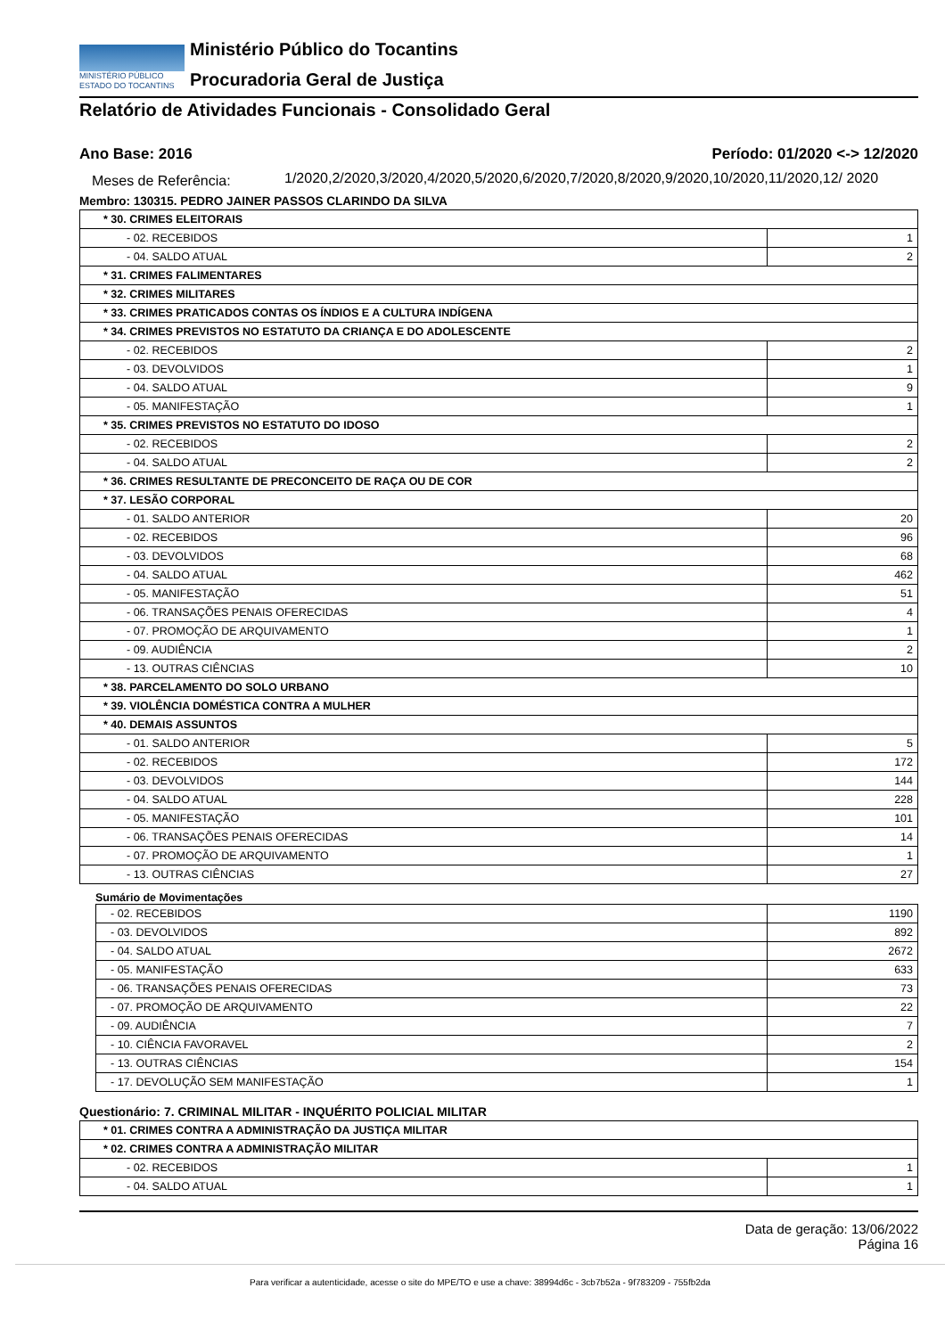MINISTÉRIO PÚBLICO
ESTADO DO TOCANTINS
Ministério Público do Tocantins
Procuradoria Geral de Justiça
Relatório de Atividades Funcionais - Consolidado Geral
Ano Base: 2016 Período: 01/2020 <-> 12/2020
Meses de Referência: 1/2020,2/2020,3/2020,4/2020,5/2020,6/2020,7/2020,8/2020,9/2020,10/2020,11/2020,12/ 2020
Membro: 130315. PEDRO JAINER PASSOS CLARINDO DA SILVA
| * 30. CRIMES ELEITORAIS | |
| - 02. RECEBIDOS | 1 |
| - 04. SALDO ATUAL | 2 |
| * 31. CRIMES FALIMENTARES | |
| * 32. CRIMES MILITARES | |
| * 33. CRIMES PRATICADOS CONTAS OS ÍNDIOS E A CULTURA INDÍGENA | |
| * 34. CRIMES PREVISTOS NO ESTATUTO DA CRIANÇA E DO ADOLESCENTE | |
| - 02. RECEBIDOS | 2 |
| - 03. DEVOLVIDOS | 1 |
| - 04. SALDO ATUAL | 9 |
| - 05. MANIFESTAÇÃO | 1 |
| * 35. CRIMES PREVISTOS NO ESTATUTO DO IDOSO | |
| - 02. RECEBIDOS | 2 |
| - 04. SALDO ATUAL | 2 |
| * 36. CRIMES RESULTANTE DE PRECONCEITO DE RAÇA OU DE COR | |
| * 37. LESÃO CORPORAL | |
| - 01. SALDO ANTERIOR | 20 |
| - 02. RECEBIDOS | 96 |
| - 03. DEVOLVIDOS | 68 |
| - 04. SALDO ATUAL | 462 |
| - 05. MANIFESTAÇÃO | 51 |
| - 06. TRANSAÇÕES PENAIS OFERECIDAS | 4 |
| - 07. PROMOÇÃO DE ARQUIVAMENTO | 1 |
| - 09. AUDIÊNCIA | 2 |
| - 13. OUTRAS CIÊNCIAS | 10 |
| * 38. PARCELAMENTO DO SOLO URBANO | |
| * 39. VIOLÊNCIA DOMÉSTICA CONTRA A MULHER | |
| * 40. DEMAIS ASSUNTOS | |
| - 01. SALDO ANTERIOR | 5 |
| - 02. RECEBIDOS | 172 |
| - 03. DEVOLVIDOS | 144 |
| - 04. SALDO ATUAL | 228 |
| - 05. MANIFESTAÇÃO | 101 |
| - 06. TRANSAÇÕES PENAIS OFERECIDAS | 14 |
| - 07. PROMOÇÃO DE ARQUIVAMENTO | 1 |
| - 13. OUTRAS CIÊNCIAS | 27 |
Sumário de Movimentações
| - 02. RECEBIDOS | 1190 |
| - 03. DEVOLVIDOS | 892 |
| - 04. SALDO ATUAL | 2672 |
| - 05. MANIFESTAÇÃO | 633 |
| - 06. TRANSAÇÕES PENAIS OFERECIDAS | 73 |
| - 07. PROMOÇÃO DE ARQUIVAMENTO | 22 |
| - 09. AUDIÊNCIA | 7 |
| - 10. CIÊNCIA FAVORAVEL | 2 |
| - 13. OUTRAS CIÊNCIAS | 154 |
| - 17. DEVOLUÇÃO SEM MANIFESTAÇÃO | 1 |
Questionário: 7. CRIMINAL MILITAR - INQUÉRITO POLICIAL MILITAR
| * 01. CRIMES CONTRA A ADMINISTRAÇÃO DA JUSTIÇA MILITAR | |
| * 02. CRIMES CONTRA A ADMINISTRAÇÃO MILITAR | |
| - 02. RECEBIDOS | 1 |
| - 04. SALDO ATUAL | 1 |
Data de geração: 13/06/2022
Página 16
Para verificar a autenticidade, acesse o site do MPE/TO e use a chave: 38994d6c - 3cb7b52a - 9f783209 - 755fb2da